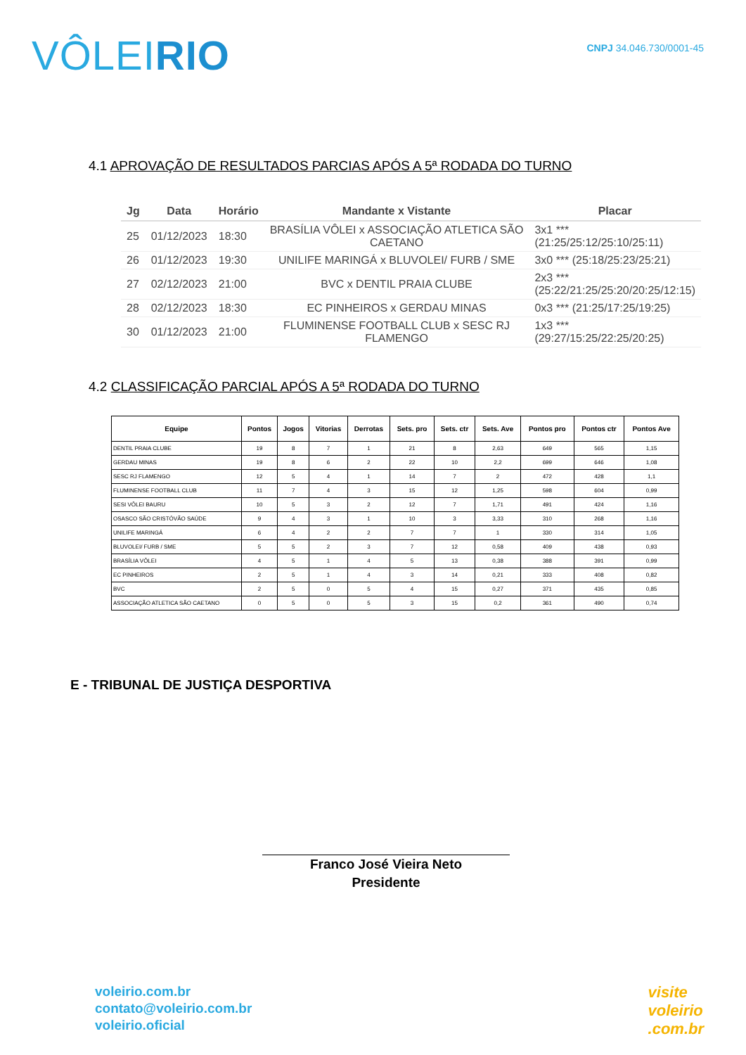VÔLEIRIO
CNPJ 34.046.730/0001-45
4.1 APROVAÇÃO DE RESULTADOS PARCIAS APÓS A 5ª RODADA DO TURNO
| Jg | Data | Horário | Mandante x Vistante | Placar |
| --- | --- | --- | --- | --- |
| 25 | 01/12/2023 | 18:30 | BRASÍLIA VÔLEI x ASSOCIAÇÃO ATLETICA SÃO CAETANO | 3x1 *** (21:25/25:12/25:10/25:11) |
| 26 | 01/12/2023 | 19:30 | UNILIFE MARINGÁ x BLUVOLEI/ FURB / SME | 3x0 *** (25:18/25:23/25:21) |
| 27 | 02/12/2023 | 21:00 | BVC x DENTIL PRAIA CLUBE | 2x3 *** (25:22/21:25/25:20/20:25/12:15) |
| 28 | 02/12/2023 | 18:30 | EC PINHEIROS x GERDAU MINAS | 0x3 *** (21:25/17:25/19:25) |
| 30 | 01/12/2023 | 21:00 | FLUMINENSE FOOTBALL CLUB x SESC RJ FLAMENGO | 1x3 *** (29:27/15:25/22:25/20:25) |
4.2 CLASSIFICAÇÃO PARCIAL APÓS A 5ª RODADA DO TURNO
| Equipe | Pontos | Jogos | Vitorias | Derrotas | Sets. pro | Sets. ctr | Sets. Ave | Pontos pro | Pontos ctr | Pontos Ave |
| --- | --- | --- | --- | --- | --- | --- | --- | --- | --- | --- |
| DENTIL PRAIA CLUBE | 19 | 8 | 7 | 1 | 21 | 8 | 2,63 | 649 | 565 | 1,15 |
| GERDAU MINAS | 19 | 8 | 6 | 2 | 22 | 10 | 2,2 | 699 | 646 | 1,08 |
| SESC RJ FLAMENGO | 12 | 5 | 4 | 1 | 14 | 7 | 2 | 472 | 428 | 1,1 |
| FLUMINENSE FOOTBALL CLUB | 11 | 7 | 4 | 3 | 15 | 12 | 1,25 | 598 | 604 | 0,99 |
| SESI VÔLEI BAURU | 10 | 5 | 3 | 2 | 12 | 7 | 1,71 | 491 | 424 | 1,16 |
| OSASCO SÃO CRISTÓVÃO SAÚDE | 9 | 4 | 3 | 1 | 10 | 3 | 3,33 | 310 | 268 | 1,16 |
| UNILIFE MARINGÁ | 6 | 4 | 2 | 2 | 7 | 7 | 1 | 330 | 314 | 1,05 |
| BLUVOLEI/ FURB / SME | 5 | 5 | 2 | 3 | 7 | 12 | 0,58 | 409 | 438 | 0,93 |
| BRASÍLIA VÔLEI | 4 | 5 | 1 | 4 | 5 | 13 | 0,38 | 388 | 391 | 0,99 |
| EC PINHEIROS | 2 | 5 | 1 | 4 | 3 | 14 | 0,21 | 333 | 408 | 0,82 |
| BVC | 2 | 5 | 0 | 5 | 4 | 15 | 0,27 | 371 | 435 | 0,85 |
| ASSOCIAÇÃO ATLETICA SÃO CAETANO | 0 | 5 | 0 | 5 | 3 | 15 | 0,2 | 361 | 490 | 0,74 |
E - TRIBUNAL DE JUSTIÇA DESPORTIVA
Franco José Vieira Neto
Presidente
voleirio.com.br
contato@voleirio.com.br
voleirio.oficial
visite
voleirio
.com.br